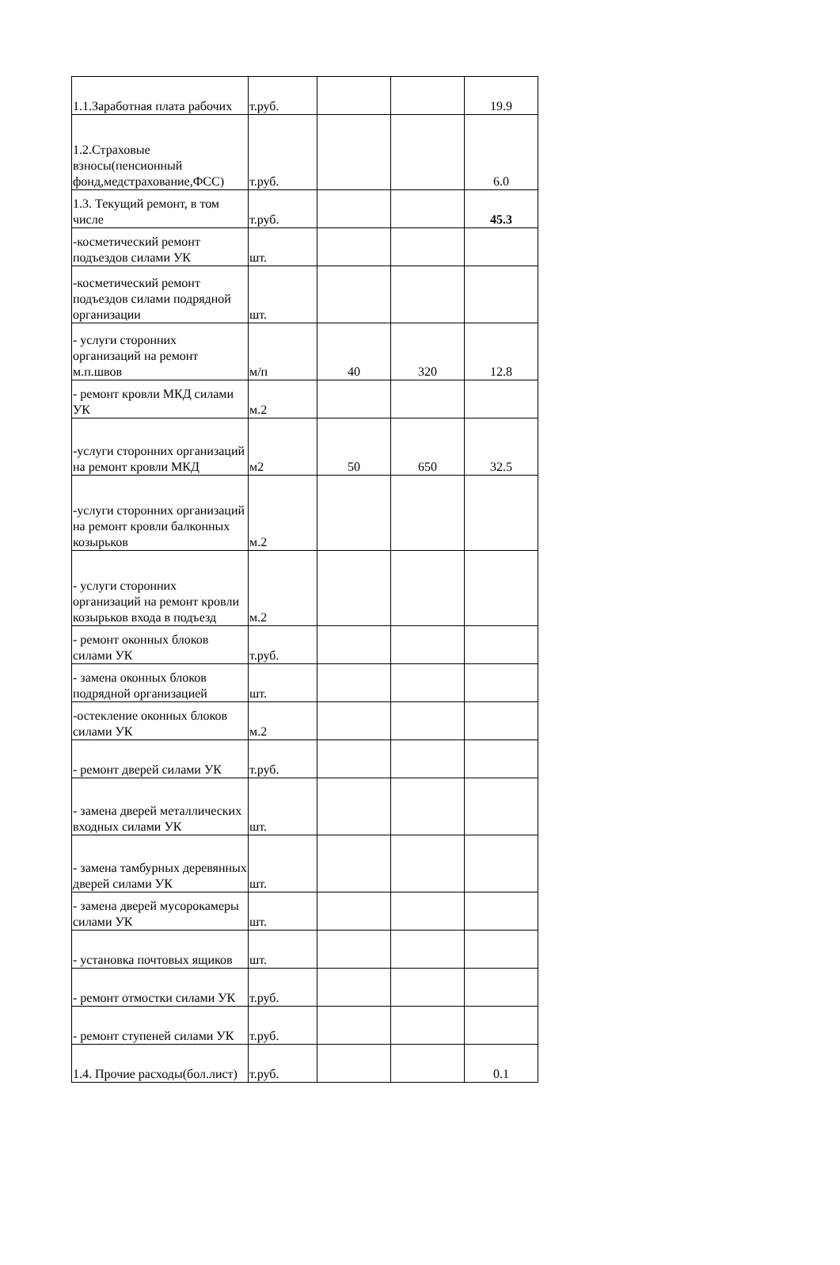| 1.1.Заработная плата рабочих | т.руб. | | | 19.9 |
| 1.2.Страховые взносы(пенсионный фонд,медстрахование,ФСС) | т.руб. | | | 6.0 |
| 1.3. Текущий ремонт, в том числе | т.руб. | | | 45.3 |
| -косметический ремонт подъездов силами УК | шт. | | | |
| -косметический ремонт подъездов силами подрядной организации | шт. | | | |
| - услуги сторонних организаций на ремонт м.п.швов | м/п | 40 | 320 | 12.8 |
| - ремонт кровли МКД силами УК | м.2 | | | |
| -услуги сторонних организаций на ремонт кровли МКД | м2 | 50 | 650 | 32.5 |
| -услуги сторонних организаций на ремонт кровли балконных козырьков | м.2 | | | |
| - услуги сторонних организаций на ремонт кровли козырьков входа в подъезд | м.2 | | | |
| - ремонт оконных блоков силами УК | т.руб. | | | |
| - замена оконных блоков подрядной организацией | шт. | | | |
| -остекление оконных блоков силами УК | м.2 | | | |
| - ремонт дверей силами УК | т.руб. | | | |
| - замена дверей металлических входных силами УК | шт. | | | |
| - замена тамбурных деревянных дверей силами УК | шт. | | | |
| - замена дверей мусорокамеры силами УК | шт. | | | |
| - установка почтовых ящиков | шт. | | | |
| - ремонт отмостки силами УК | т.руб. | | | |
| - ремонт ступеней силами УК | т.руб. | | | |
| 1.4. Прочие расходы(бол.лист) | т.руб. | | | 0.1 |